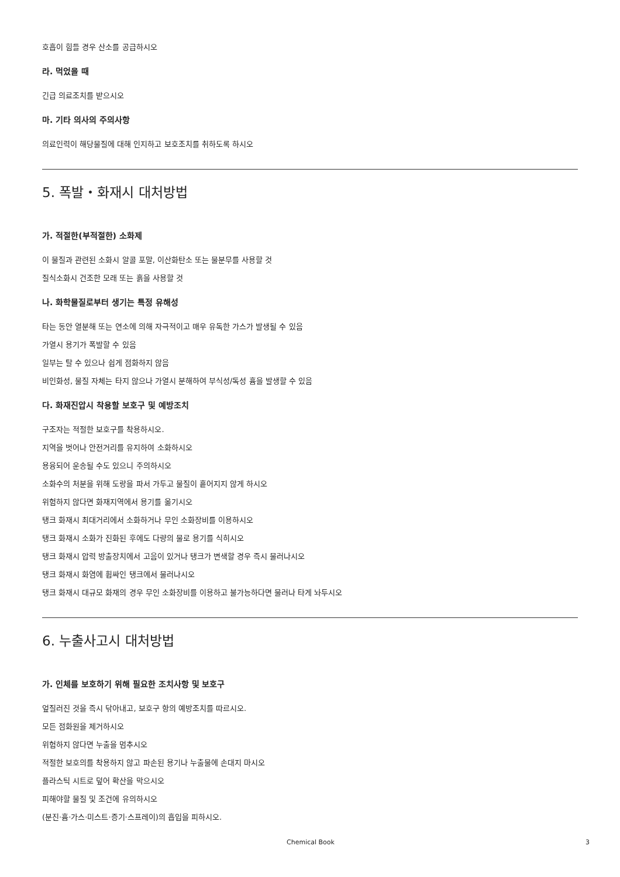호흡이 힘들 경우 산소를 공급하시오
라. 먹었을 때
긴급 의료조치를 받으시오
마. 기타 의사의 주의사항
의료인력이 해당물질에 대해 인지하고 보호조치를 취하도록 하시오
5. 폭발・화재시 대처방법
가. 적절한(부적절한) 소화제
이 물질과 관련된 소화시 알콜 포말, 이산화탄소 또는 물분무를 사용할 것
질식소화시 건조한 모래 또는 흙을 사용할 것
나. 화학물질로부터 생기는 특정 유해성
타는 동안 열분해 또는 연소에 의해 자극적이고 매우 유독한 가스가 발생될 수 있음
가열시 용기가 폭발할 수 있음
일부는 탈 수 있으나 쉽게 점화하지 않음
비인화성, 물질 자체는 타지 않으나 가열시 분해하여 부식성/독성 흄을 발생할 수 있음
다. 화재진압시 착용할 보호구 및 예방조치
구조자는 적절한 보호구를 착용하시오.
지역을 벗어나 안전거리를 유지하여 소화하시오
용융되어 운송될 수도 있으니 주의하시오
소화수의 처분을 위해 도랑을 파서 가두고 물질이 흩어지지 않게 하시오
위험하지 않다면 화재지역에서 용기를 옮기시오
탱크 화재시 최대거리에서 소화하거나 무인 소화장비를 이용하시오
탱크 화재시 소화가 진화된 후에도 다량의 물로 용기를 식히시오
탱크 화재시 압력 방출장치에서 고음이 있거나 탱크가 변색할 경우 즉시 물러나시오
탱크 화재시 화염에 휩싸인 탱크에서 물러나시오
탱크 화재시 대규모 화재의 경우 무인 소화장비를 이용하고 불가능하다면 물러나 타게 놔두시오
6. 누출사고시 대처방법
가. 인체를 보호하기 위해 필요한 조치사항 및 보호구
엎질러진 것을 즉시 닦아내고, 보호구 항의 예방조치를 따르시오.
모든 점화원을 제거하시오
위험하지 않다면 누출을 멈추시오
적절한 보호의를 착용하지 않고 파손된 용기나 누출물에 손대지 마시오
플라스틱 시트로 덮어 확산을 막으시오
피해야할 물질 및 조건에 유의하시오
(분진·흄·가스·미스트·증기·스프레이)의 흡입을 피하시오.
Chemical Book 3